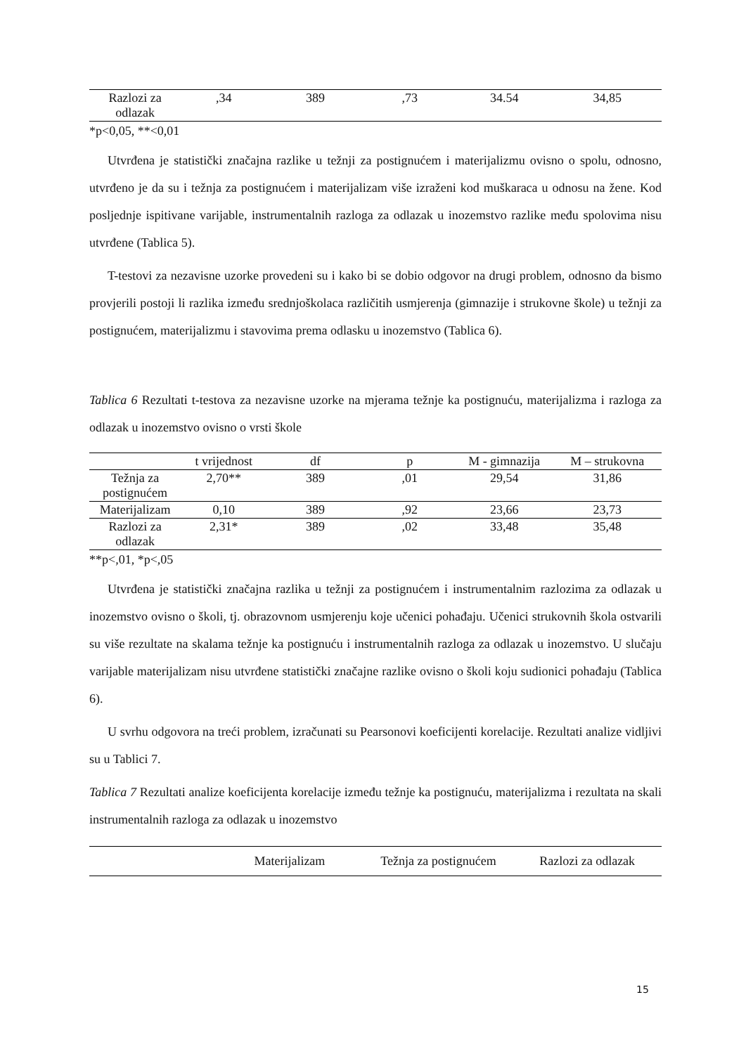| Razlozi za odlazak | ,34 | 389 | ,73 | 34.54 | 34,85 |
*p<0,05, **<0,01
Utvrđena je statistički značajna razlike u težnji za postignućem i materijalizmu ovisno o spolu, odnosno, utvrđeno je da su i težnja za postignućem i materijalizam više izraženi kod muškaraca u odnosu na žene. Kod posljednje ispitivane varijable, instrumentalnih razloga za odlazak u inozemstvo razlike među spolovima nisu utvrđene (Tablica 5).
T-testovi za nezavisne uzorke provedeni su i kako bi se dobio odgovor na drugi problem, odnosno da bismo provjerili postoji li razlika između srednjoškolaca različitih usmjerenja (gimnazije i strukovne škole) u težnji za postignućem, materijalizmu i stavovima prema odlasku u inozemstvo (Tablica 6).
Tablica 6 Rezultati t-testova za nezavisne uzorke na mjerama težnje ka postignuću, materijalizma i razloga za odlazak u inozemstvo ovisno o vrsti škole
| | t vrijednost | df | p | M - gimnazija | M – strukovna |
| --- | --- | --- | --- | --- | --- |
| Težnja za postignućem | 2,70** | 389 | ,01 | 29,54 | 31,86 |
| Materijalizam | 0,10 | 389 | ,92 | 23,66 | 23,73 |
| Razlozi za odlazak | 2,31* | 389 | ,02 | 33,48 | 35,48 |
**p<,01, *p<,05
Utvrđena je statistički značajna razlika u težnji za postignućem i instrumentalnim razlozima za odlazak u inozemstvo ovisno o školi, tj. obrazovnom usmjerenju koje učenici pohađaju. Učenici strukovnih škola ostvarili su više rezultate na skalama težnje ka postignuću i instrumentalnih razloga za odlazak u inozemstvo. U slučaju varijable materijalizam nisu utvrđene statistički značajne razlike ovisno o školi koju sudionici pohađaju (Tablica 6).
U svrhu odgovora na treći problem, izračunati su Pearsonovi koeficijenti korelacije. Rezultati analize vidljivi su u Tablici 7.
Tablica 7 Rezultati analize koeficijenta korelacije između težnje ka postignuću, materijalizma i rezultata na skali instrumentalnih razloga za odlazak u inozemstvo
| | Materijalizam | Težnja za postignućem | Razlozi za odlazak |
| --- | --- | --- | --- |
15